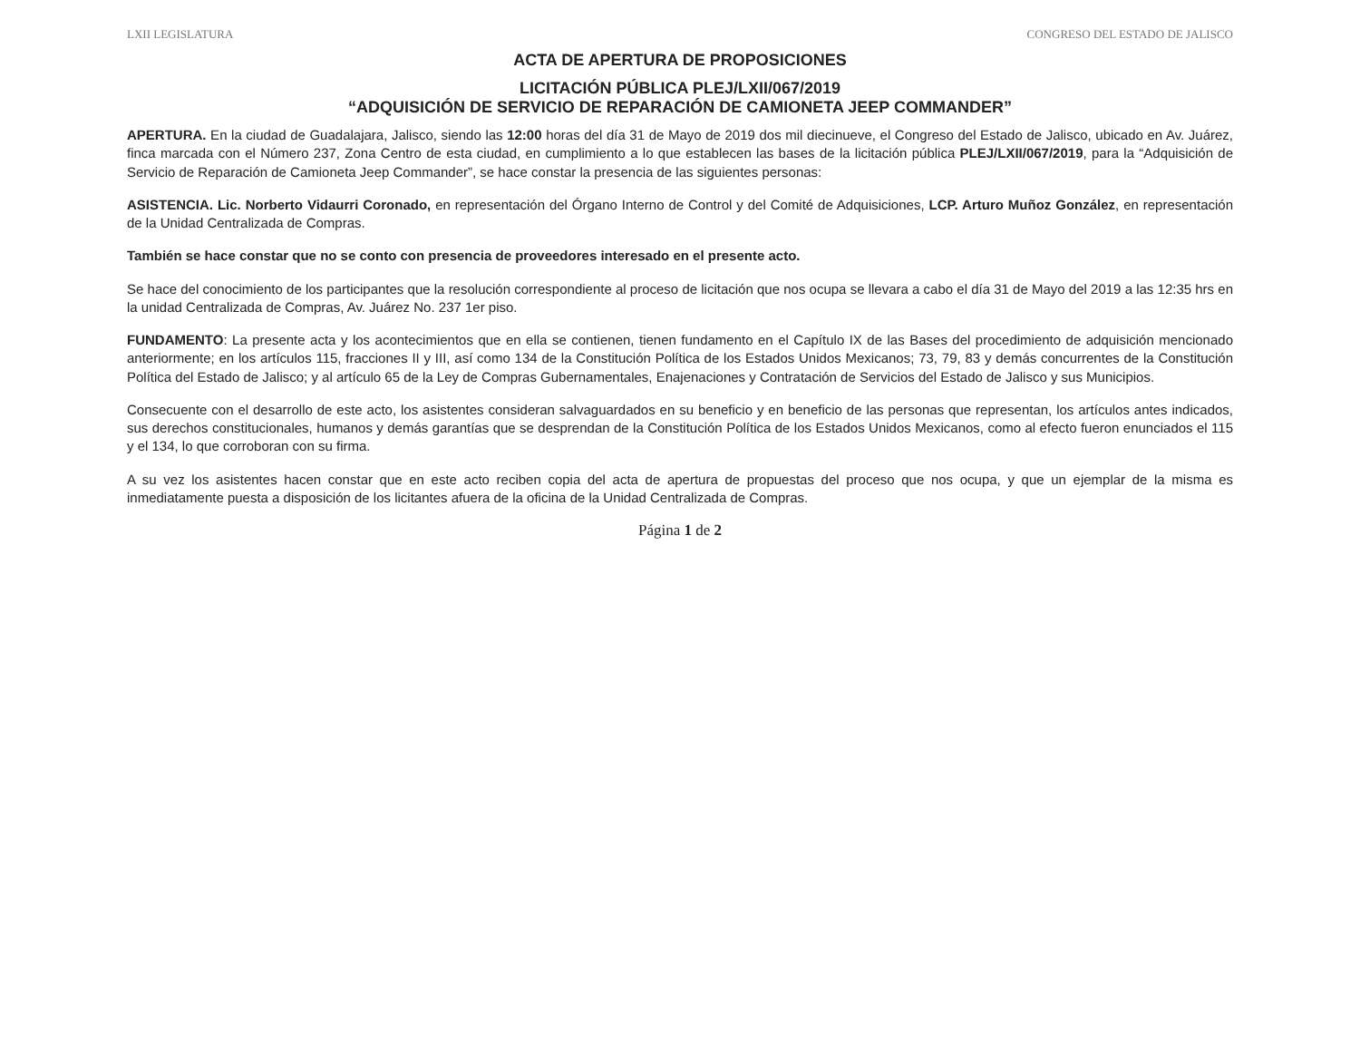LXII LEGISLATURA CONGRESO DEL ESTADO DE JALISCO
ACTA DE APERTURA DE PROPOSICIONES
LICITACIÓN PÚBLICA PLEJ/LXII/067/2019
“ADQUISICIÓN DE SERVICIO DE REPARACIÓN DE CAMIONETA JEEP COMMANDER”
APERTURA. En la ciudad de Guadalajara, Jalisco, siendo las 12:00 horas del día 31 de Mayo de 2019 dos mil diecinueve, el Congreso del Estado de Jalisco, ubicado en Av. Juárez, finca marcada con el Número 237, Zona Centro de esta ciudad, en cumplimiento a lo que establecen las bases de la licitación pública PLEJ/LXII/067/2019, para la “Adquisición de Servicio de Reparación de Camioneta Jeep Commander”, se hace constar la presencia de las siguientes personas:
ASISTENCIA. Lic. Norberto Vidaurri Coronado, en representación del Órgano Interno de Control y del Comité de Adquisiciones, LCP. Arturo Muñoz González, en representación de la Unidad Centralizada de Compras.
También se hace constar que no se conto con presencia de proveedores interesado en el presente acto.
Se hace del conocimiento de los participantes que la resolución correspondiente al proceso de licitación que nos ocupa se llevara a cabo el día 31 de Mayo del 2019 a las 12:35 hrs en la unidad Centralizada de Compras, Av. Juárez No. 237 1er piso.
FUNDAMENTO: La presente acta y los acontecimientos que en ella se contienen, tienen fundamento en el Capítulo IX de las Bases del procedimiento de adquisición mencionado anteriormente; en los artículos 115, fracciones II y III, así como 134 de la Constitución Política de los Estados Unidos Mexicanos; 73, 79, 83 y demás concurrentes de la Constitución Política del Estado de Jalisco; y al artículo 65 de la Ley de Compras Gubernamentales, Enajenaciones y Contratación de Servicios del Estado de Jalisco y sus Municipios.
Consecuente con el desarrollo de este acto, los asistentes consideran salvaguardados en su beneficio y en beneficio de las personas que representan, los artículos antes indicados, sus derechos constitucionales, humanos y demás garantías que se desprendan de la Constitución Política de los Estados Unidos Mexicanos, como al efecto fueron enunciados el 115 y el 134, lo que corroboran con su firma.
A su vez los asistentes hacen constar que en este acto reciben copia del acta de apertura de propuestas del proceso que nos ocupa, y que un ejemplar de la misma es inmediatamente puesta a disposición de los licitantes afuera de la oficina de la Unidad Centralizada de Compras.
Página 1 de 2